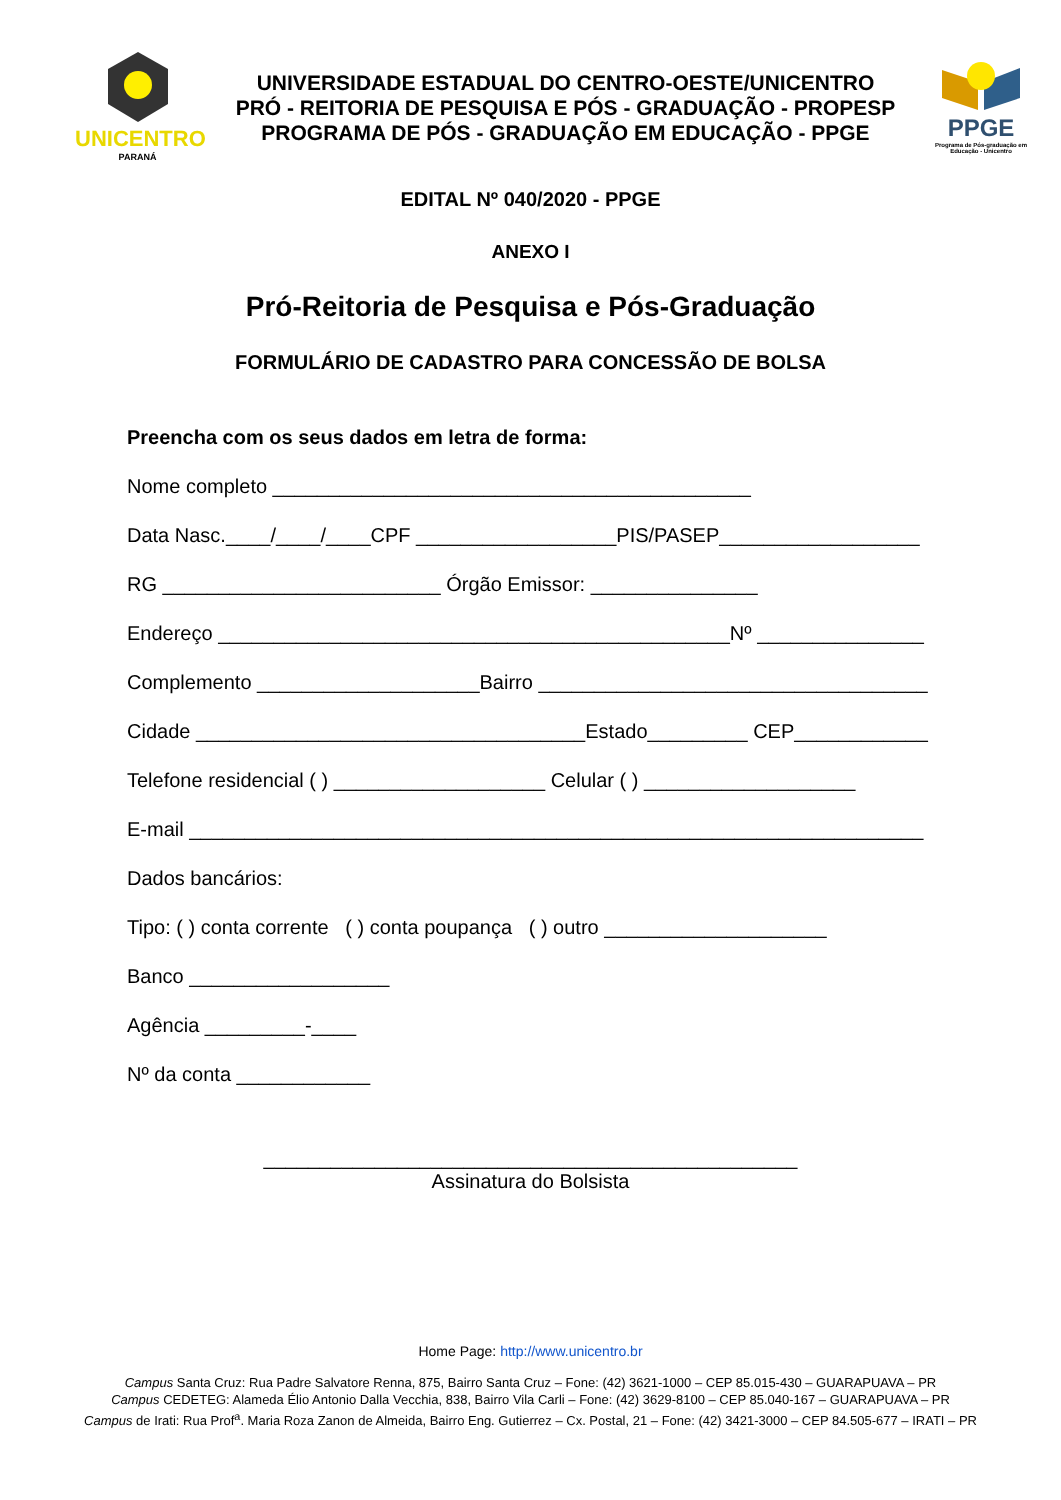UNICENTRO
PARANÁ
UNIVERSIDADE ESTADUAL DO CENTRO-OESTE/UNICENTRO
PRÓ - REITORIA DE PESQUISA E PÓS - GRADUAÇÃO - PROPESP
PROGRAMA DE PÓS - GRADUAÇÃO EM EDUCAÇÃO - PPGE
PPGE
Programa de Pós-graduação em Educação - Unicentro
EDITAL Nº 040/2020 - PPGE
ANEXO I
Pró-Reitoria de Pesquisa e Pós-Graduação
FORMULÁRIO DE CADASTRO PARA CONCESSÃO DE BOLSA
Preencha com os seus dados em letra de forma:
Nome completo ___________________________________________
Data Nasc.____/____/____CPF __________________PIS/PASEP__________________
RG _________________________ Órgão Emissor: _______________
Endereço ______________________________________________Nº _______________
Complemento ____________________Bairro ___________________________________
Cidade ___________________________________Estado_________ CEP____________
Telefone residencial ( ) ___________________ Celular ( ) ___________________
E-mail __________________________________________________________________
Dados bancários:
Tipo: ( ) conta corrente ( ) conta poupança ( ) outro ____________________
Banco __________________
Agência _________-____
Nº da conta ____________
________________________________________________
Assinatura do Bolsista
Home Page: http://www.unicentro.br
Campus Santa Cruz: Rua Padre Salvatore Renna, 875, Bairro Santa Cruz – Fone: (42) 3621-1000 – CEP 85.015-430 – GUARAPUAVA – PR
Campus CEDETEG: Alameda Élio Antonio Dalla Vecchia, 838, Bairro Vila Carli – Fone: (42) 3629-8100 – CEP 85.040-167 – GUARAPUAVA – PR
Campus de Irati: Rua Prof<sup>a</sup>. Maria Roza Zanon de Almeida, Bairro Eng. Gutierrez – Cx. Postal, 21 – Fone: (42) 3421-3000 – CEP 84.505-677 – IRATI – PR